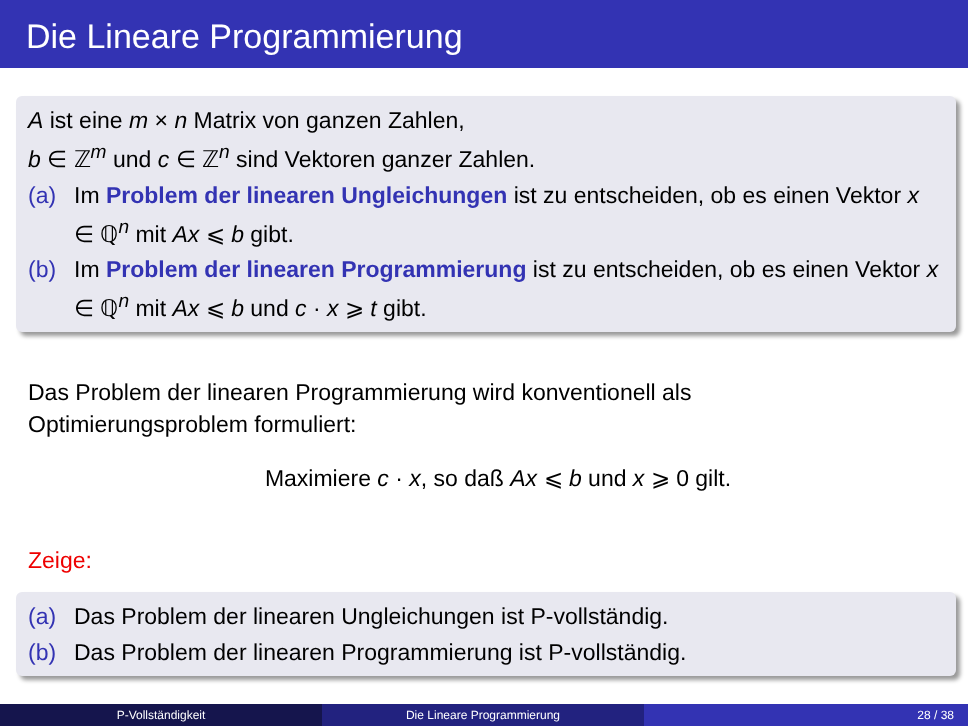Die Lineare Programmierung
A ist eine m × n Matrix von ganzen Zahlen,
b ∈ ℤ<sup>m</sup> und c ∈ ℤ<sup>n</sup> sind Vektoren ganzer Zahlen.
(a) Im Problem der linearen Ungleichungen ist zu entscheiden, ob es einen Vektor x ∈ ℚ<sup>n</sup> mit Ax ⩽ b gibt.
(b) Im Problem der linearen Programmierung ist zu entscheiden, ob es einen Vektor x ∈ ℚ<sup>n</sup> mit Ax ⩽ b und c · x ⩾ t gibt.
Das Problem der linearen Programmierung wird konventionell als
Optimierungsproblem formuliert:
Maximiere c · x, so daß Ax ⩽ b und x ⩾ 0 gilt.
Zeige:
(a) Das Problem der linearen Ungleichungen ist P-vollständig.
(b) Das Problem der linearen Programmierung ist P-vollständig.
P-Vollständigkeit Die Lineare Programmierung 28 / 38